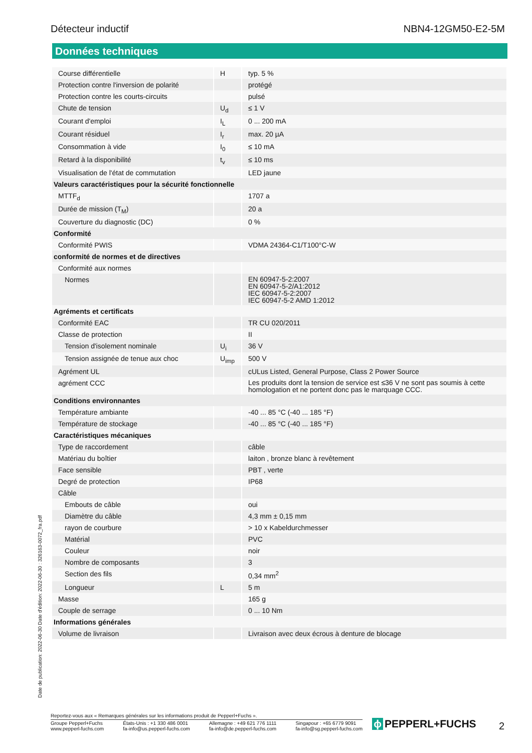Détecteur inductif NBN4-12GM50-E2-5M
Données techniques
| Course différentielle | H | typ. 5 % |
| Protection contre l'inversion de polarité | | protégé |
| Protection contre les courts-circuits | | pulsé |
| Chute de tension | U<sub>d</sub> | ≤ 1 V |
| Courant d'emploi | I<sub>L</sub> | 0 ... 200 mA |
| Courant résiduel | I<sub>r</sub> | max. 20 µA |
| Consommation à vide | I<sub>0</sub> | ≤ 10 mA |
| Retard à la disponibilité | t<sub>v</sub> | ≤ 10 ms |
| Visualisation de l'état de commutation | | LED jaune |
| Valeurs caractéristiques pour la sécurité fonctionnelle | | |
| MTTF<sub>d</sub> | | 1707 a |
| Durée de mission (T<sub>M</sub>) | | 20 a |
| Couverture du diagnostic (DC) | | 0 % |
| Conformité | | |
| Conformité PWIS | | VDMA 24364-C1/T100°C-W |
| conformité de normes et de directives | | |
| Conformité aux normes | | |
| Normes | | EN 60947-5-2:2007 EN 60947-5-2/A1:2012 IEC 60947-5-2:2007 IEC 60947-5-2 AMD 1:2012 |
| Agréments et certificats | | |
| Conformité EAC | | TR CU 020/2011 |
| Classe de protection | | II |
| Tension d'isolement nominale | U<sub>i</sub> | 36 V |
| Tension assignée de tenue aux choc | U<sub>imp</sub> | 500 V |
| Agrément UL | | cULus Listed, General Purpose, Class 2 Power Source |
| agrément CCC | | Les produits dont la tension de service est ≤36 V ne sont pas soumis à cette homologation et ne portent donc pas le marquage CCC. |
| Conditions environnantes | | |
| Température ambiante | | -40 ... 85 °C (-40 ... 185 °F) |
| Température de stockage | | -40 ... 85 °C (-40 ... 185 °F) |
| Caractéristiques mécaniques | | |
| Type de raccordement | | câble |
| Matériau du boîtier | | laiton , bronze blanc à revêtement |
| Face sensible | | PBT , verte |
| Degré de protection | | IP68 |
| Câble | | |
| Embouts de câble | | oui |
| Diamètre du câble | | 4,3 mm ± 0,15 mm |
| rayon de courbure | | > 10 x Kabeldurchmesser |
| Matérial | | PVC |
| Couleur | | noir |
| Nombre de composants | | 3 |
| Section des fils | | 0,34 mm<sup>2</sup> |
| Longueur | L | 5 m |
| Masse | | 165 g |
| Couple de serrage | | 0 ... 10 Nm |
| Informations générales | | |
| Volume de livraison | | Livraison avec deux écrous à denture de blocage |
Date de publication: 2022-06-30 Date d'édition: 2022-06-30 : 326163-0072_fra.pdf
Reportez-vous aux « Remarques générales sur les informations produit de Pepperl+Fuchs ».
Groupe Pepperl+Fuchs
www.pepperl-fuchs.com États-Unis : +1 330 486 0001
fa-info@us.pepperl-fuchs.com Allemagne : +49 621 776 1111
fa-info@de.pepperl-fuchs.com Singapour : +65 6779 9091
fa-info@sg.pepperl-fuchs.com
ɸ PEPPERL+FUCHS 2